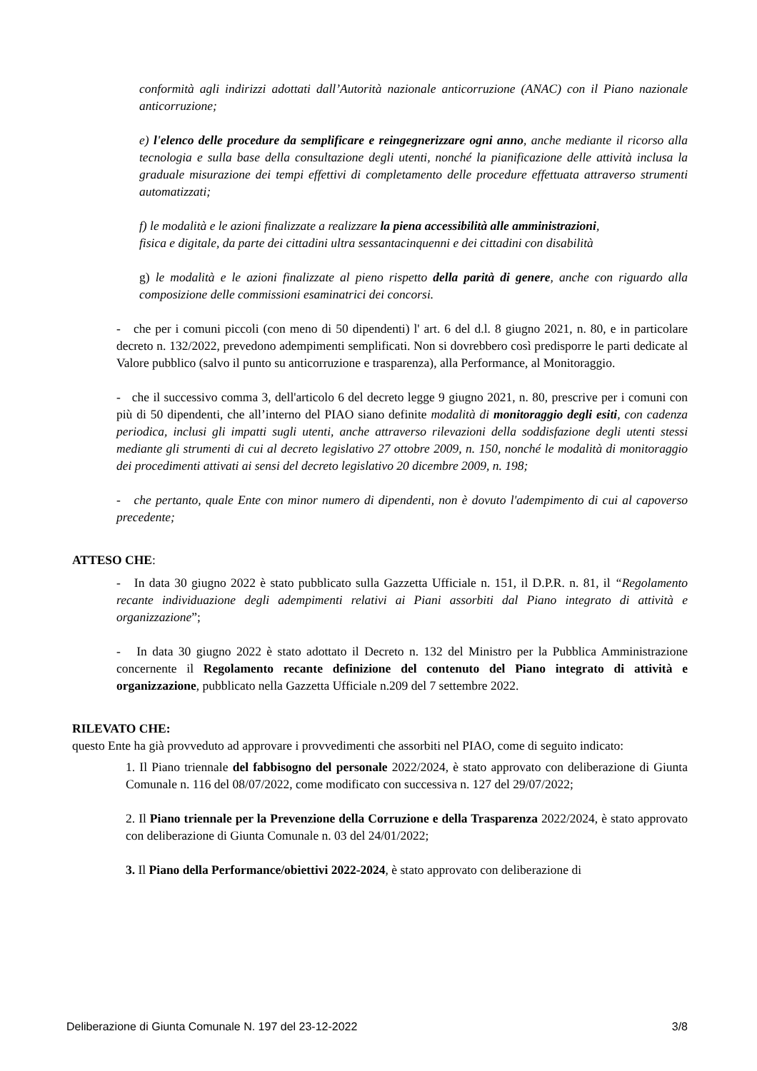conformità agli indirizzi adottati dall’Autorità nazionale anticorruzione (ANAC) con il Piano nazionale anticorruzione;
e) l'elenco delle procedure da semplificare e reingegnerizzare ogni anno, anche mediante il ricorso alla tecnologia e sulla base della consultazione degli utenti, nonché la pianificazione delle attività inclusa la graduale misurazione dei tempi effettivi di completamento delle procedure effettuata attraverso strumenti automatizzati;
f) le modalità e le azioni finalizzate a realizzare la piena accessibilità alle amministrazioni,
fisica e digitale, da parte dei cittadini ultra sessantacinquenni e dei cittadini con disabilità
g) le modalità e le azioni finalizzate al pieno rispetto della parità di genere, anche con riguardo alla composizione delle commissioni esaminatrici dei concorsi.
- che per i comuni piccoli (con meno di 50 dipendenti) l' art. 6 del d.l. 8 giugno 2021, n. 80, e in particolare decreto n. 132/2022, prevedono adempimenti semplificati. Non si dovrebbero così predisporre le parti dedicate al Valore pubblico (salvo il punto su anticorruzione e trasparenza), alla Performance, al Monitoraggio.
- che il successivo comma 3, dell'articolo 6 del decreto legge 9 giugno 2021, n. 80, prescrive per i comuni con più di 50 dipendenti, che all’interno del PIAO siano definite modalità di monitoraggio degli esiti, con cadenza periodica, inclusi gli impatti sugli utenti, anche attraverso rilevazioni della soddisfazione degli utenti stessi mediante gli strumenti di cui al decreto legislativo 27 ottobre 2009, n. 150, nonché le modalità di monitoraggio dei procedimenti attivati ai sensi del decreto legislativo 20 dicembre 2009, n. 198;
- che pertanto, quale Ente con minor numero di dipendenti, non è dovuto l'adempimento di cui al capoverso precedente;
ATTESO CHE:
- In data 30 giugno 2022 è stato pubblicato sulla Gazzetta Ufficiale n. 151, il D.P.R. n. 81, il “Regolamento recante individuazione degli adempimenti relativi ai Piani assorbiti dal Piano integrato di attività e organizzazione”;
- In data 30 giugno 2022 è stato adottato il Decreto n. 132 del Ministro per la Pubblica Amministrazione concernente il Regolamento recante definizione del contenuto del Piano integrato di attività e organizzazione, pubblicato nella Gazzetta Ufficiale n.209 del 7 settembre 2022.
RILEVATO CHE:
questo Ente ha già provveduto ad approvare i provvedimenti che assorbiti nel PIAO, come di seguito indicato:
1. Il Piano triennale del fabbisogno del personale 2022/2024, è stato approvato con deliberazione di Giunta Comunale n. 116 del 08/07/2022, come modificato con successiva n. 127 del 29/07/2022;
2. Il Piano triennale per la Prevenzione della Corruzione e della Trasparenza 2022/2024, è stato approvato con deliberazione di Giunta Comunale n. 03 del 24/01/2022;
3. Il Piano della Performance/obiettivi 2022-2024, è stato approvato con deliberazione di
Deliberazione di Giunta Comunale N. 197 del 23-12-2022 3/8